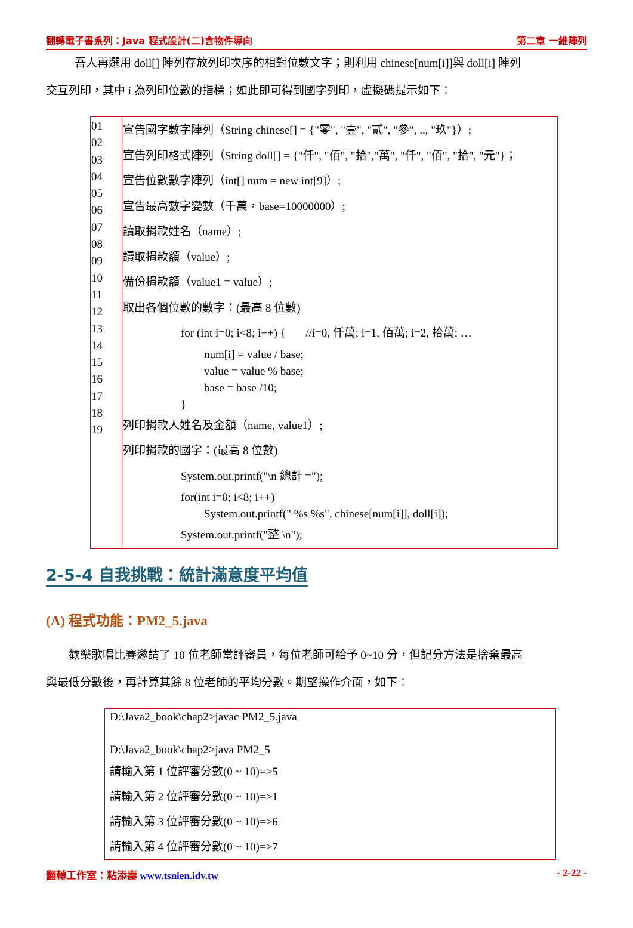翻轉電子書系列：Java 程式設計(二)含物件導向 第二章 一維陣列
吾人再選用 doll[] 陣列存放列印次序的相對位數文字；則利用 chinese[num[i]]與 doll[i] 陣列
交互列印，其中 i 為列印位數的指標；如此即可得到國字列印，虛擬碼提示如下：
| 01 02 03 04 05 06 07 08 09 10 11 12 13 14 15 16 17 18 19 | 宣告國字數字陣列（String chinese[] = {"零", "壹", "貳", "參", .., "玖"}）; 宣告列印格式陣列（String doll[] = {"仟", "佰", "拾","萬", "仟", "佰", "拾", "元"}； 宣告位數數字陣列（int[] num = new int[9]）; 宣告最高數字變數（千萬，base=10000000）; 讀取捐款姓名（name）; 讀取捐款額（value）; 備份捐款額（value1 = value）; 取出各個位數的數字：(最高 8 位數) for (int i=0; i<8; i++) { //i=0, 仟萬; i=1, 佰萬; i=2, 拾萬; … num[i] = value / base; value = value % base; base = base /10; } 列印捐款人姓名及金額（name, value1）; 列印捐款的國字：(最高 8 位數) System.out.printf("\n 總計 ="); for(int i=0; i<8; i++) System.out.printf(" %s %s", chinese[num[i]], doll[i]); System.out.printf("整 \n"); |
2-5-4 自我挑戰：統計滿意度平均值
(A) 程式功能：PM2_5.java
歡樂歌唱比賽邀請了 10 位老師當評審員，每位老師可給予 0~10 分，但記分方法是捨棄最高
與最低分數後，再計算其餘 8 位老師的平均分數。期望操作介面，如下：
D:\Java2_book\chap2>javac PM2_5.java
D:\Java2_book\chap2>java PM2_5
請輸入第 1 位評審分數(0 ~ 10)=>5
請輸入第 2 位評審分數(0 ~ 10)=>1
請輸入第 3 位評審分數(0 ~ 10)=>6
請輸入第 4 位評審分數(0 ~ 10)=>7
翻轉工作室：粘添壽 www.tsnien.idv.tw - 2-22 -